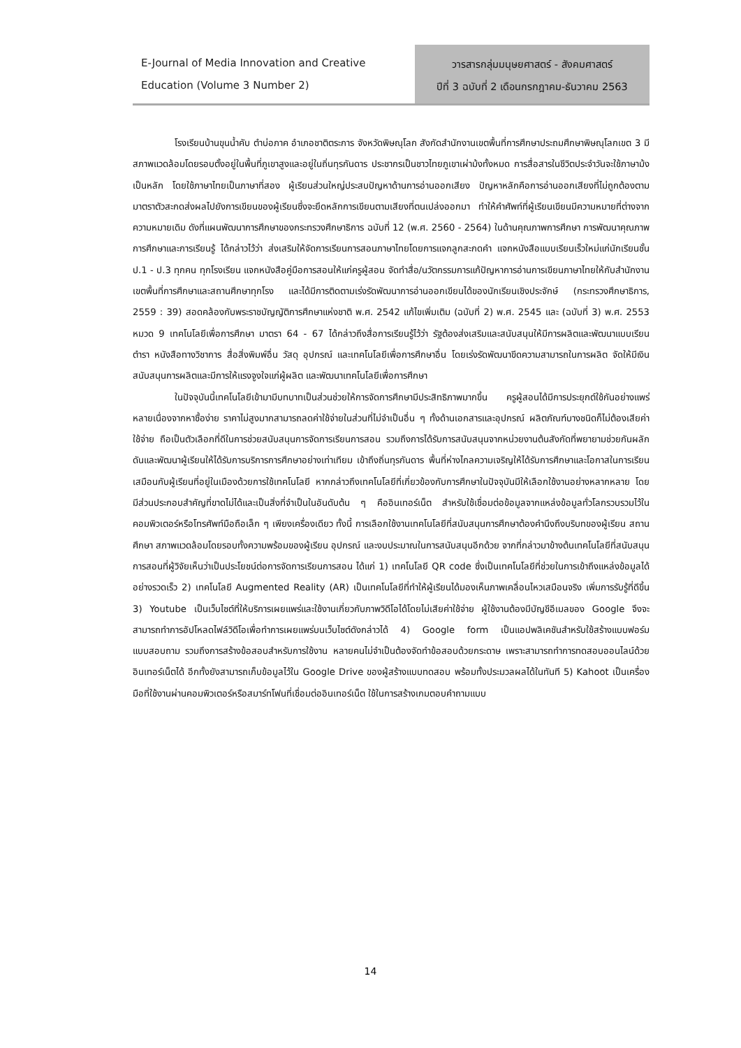E-Journal of Media Innovation and Creative
Education (Volume 3 Number 2)
วารสารกลุ่มมนุษยศาสตร์ - สังคมศาสตร์
ปีที่ 3 ฉบับที่ 2 เดือนกรกฎาคม-ธันวาคม 2563
โรงเรียนบ้านขุนน้ำคับ ตำบ่อภาค อำเภอชาติตระการ จังหวัดพิษณุโลก สังกัดสำนักงานเขตพื้นที่การศึกษาประถมศึกษาพิษณุโลกเขต 3 มีสภาพแวดล้อมโดยรอบตั้งอยู่ในพื้นที่ภูเขาสูงและอยู่ในถิ่นทุรกันดาร ประชากรเป็นชาวไทยภูเขาเผ่าม้งทั้งหมด การสื่อสารในชีวิตประจำวันจะใช้ภาษาม้งเป็นหลัก โดยใช้ภาษาไทยเป็นภาษาที่สอง ผู้เรียนส่วนใหญ่ประสบปัญหาด้านการอ่านออกเสียง ปัญหาหลักคือการอ่านออกเสียงที่ไม่ถูกต้องตามมาตราตัวสะกดส่งผลไปยังการเขียนของผู้เรียนซึ่งจะยึดหลักการเขียนตามเสียงที่ตนเปล่งออกมา ทำให้คำศัพท์ที่ผู้เรียนเขียนมีความหมายที่ต่างจากความหมายเดิม ดังที่แผนพัฒนาการศึกษาของกระทรวงศึกษาธิการ ฉบับที่ 12 (พ.ศ. 2560 - 2564) ในด้านคุณภาพการศึกษา การพัฒนาคุณภาพการศึกษาและการเรียนรู้ ได้กล่าวไว้ว่า ส่งเสริมให้จัดการเรียนการสอนภาษาไทยโดยการแจกลูกสะกดคำ แจกหนังสือแบบเรียนเร็วใหม่แก่นักเรียนชั้น ป.1 - ป.3 ทุกคน ทุกโรงเรียน แจกหนังสือคู่มือการสอนให้แก่ครูผู้สอน จัดทำสื่อ/นวัตกรรมการแก้ปัญหาการอ่านการเขียนภาษาไทยให้กับสำนักงานเขตพื้นที่การศึกษาและสถานศึกษาทุกโรง และได้มีการติดตามเร่งรัดพัฒนาการอ่านออกเขียนได้ของนักเรียนเชิงประจักษ์ (กระทรวงศึกษาธิการ, 2559 : 39) สอดคล้องกับพระราชบัญญัติการศึกษาแห่งชาติ พ.ศ. 2542 แก้ไขเพิ่มเติม (ฉบับที่ 2) พ.ศ. 2545 และ (ฉบับที่ 3) พ.ศ. 2553 หมวด 9 เทคโนโลยีเพื่อการศึกษา มาตรา 64 - 67 ได้กล่าวถึงสื่อการเรียนรู้ไว้ว่า รัฐต้องส่งเสริมและสนับสนุนให้มีการผลิตและพัฒนาแบบเรียน ตำรา หนังสือทางวิชาการ สื่อสิ่งพิมพ์อื่น วัสดุ อุปกรณ์ และเทคโนโลยีเพื่อการศึกษาอื่น โดยเร่งรัดพัฒนาขีดความสามารถในการผลิต จัดให้มีเงินสนับสนุนการผลิตและมีการให้แรงจูงใจแก่ผู้ผลิต และพัฒนาเทคโนโลยีเพื่อการศึกษา
ในปัจจุบันนี้เทคโนโลยีเข้ามามีบทบาทเป็นส่วนช่วยให้การจัดการศึกษามีประสิทธิภาพมากขึ้น ครูผู้สอนได้มีการประยุกต์ใช้กันอย่างแพร่หลายเนื่องจากหาซื้อง่าย ราคาไม่สูงมากสามารถลดค่าใช้จ่ายในส่วนที่ไม่จำเป็นอื่น ๆ ทั้งด้านเอกสารและอุปกรณ์ ผลิตภัณฑ์บางชนิดก็ไม่ต้องเสียค่าใช้จ่าย ถือเป็นตัวเลือกที่ดีในการช่วยสนับสนุนการจัดการเรียนการสอน รวมถึงการได้รับการสนับสนุนจากหน่วยงานต้นสังกัดที่พยายามช่วยกันผลักดันและพัฒนาผู้เรียนให้ได้รับการบริการการศึกษาอย่างเท่าเทียม เข้าถึงถิ่นทุรกันดาร พื้นที่ห่างไกลความเจริญให้ได้รับการศึกษาและโอกาสในการเรียนเสมือนกับผู้เรียนที่อยู่ในเมืองด้วยการใช้เทคโนโลยี หากกล่าวถึงเทคโนโลยีที่เกี่ยวข้องกับการศึกษาในปัจจุบันมีให้เลือกใช้งานอย่างหลากหลาย โดยมีส่วนประกอบสำคัญที่ขาดไม่ได้และเป็นสิ่งที่จำเป็นในอันดับต้น ๆ คืออินเทอร์เน็ต สำหรับใช้เชื่อมต่อข้อมูลจากแหล่งข้อมูลทั่วโลกรวบรวมไว้ในคอมพิวเตอร์หรือโทรศัพท์มือถือเล็ก ๆ เพียงเครื่องเดียว ทั้งนี้ การเลือกใช้งานเทคโนโลยีที่สนับสนุนการศึกษาต้องคำนึงถึงบริบทของผู้เรียน สถานศึกษา สภาพแวดล้อมโดยรอบทั้งความพร้อมของผู้เรียน อุปกรณ์ และงบประมาณในการสนับสนุนอีกด้วย จากที่กล่าวมาข้างต้นเทคโนโลยีที่สนับสนุนการสอนที่ผู้วิจัยเห็นว่าเป็นประโยชน์ต่อการจัดการเรียนการสอน ได้แก่ 1) เทคโนโลยี QR code ซึ่งเป็นเทคโนโลยีที่ช่วยในการเข้าถึงแหล่งข้อมูลได้อย่างรวดเร็ว 2) เทคโนโลยี Augmented Reality (AR) เป็นเทคโนโลยีที่ทำให้ผู้เรียนได้มองเห็นภาพเคลื่อนไหวเสมือนจริง เพิ่มการรับรู้ที่ดีขึ้น 3) Youtube เป็นเว็บไซต์ที่ให้บริการเผยแพร่และใช้งานเกี่ยวกับภาพวิดีโอได้โดยไม่เสียค่าใช้จ่าย ผู้ใช้งานต้องมีบัญชีอีเมลของ Google จึงจะสามารถทำการอัปโหลดไฟล์วิดีโอเพื่อทำการเผยแพร่บนเว็บไซต์ดังกล่าวได้ 4) Google form เป็นแอปพลิเคชันสำหรับใช้สร้างแบบฟอร์ม แบบสอบถาม รวมถึงการสร้างข้อสอบสำหรับการใช้งาน หลายคนไม่จำเป็นต้องจัดทำข้อสอบด้วยกระดาษ เพราะสามารถทำการทดสอบออนไลน์ด้วยอินเทอร์เน็ตได้ อีกทั้งยังสามารถเก็บข้อมูลไว้ใน Google Drive ของผู้สร้างแบบทดสอบ พร้อมทั้งประมวลผลได้ในทันที 5) Kahoot เป็นเครื่องมือที่ใช้งานผ่านคอมพิวเตอร์หรือสมาร์ทโฟนที่เชื่อมต่ออินเทอร์เน็ต ใช้ในการสร้างเกมตอบคำถามแบบ
14